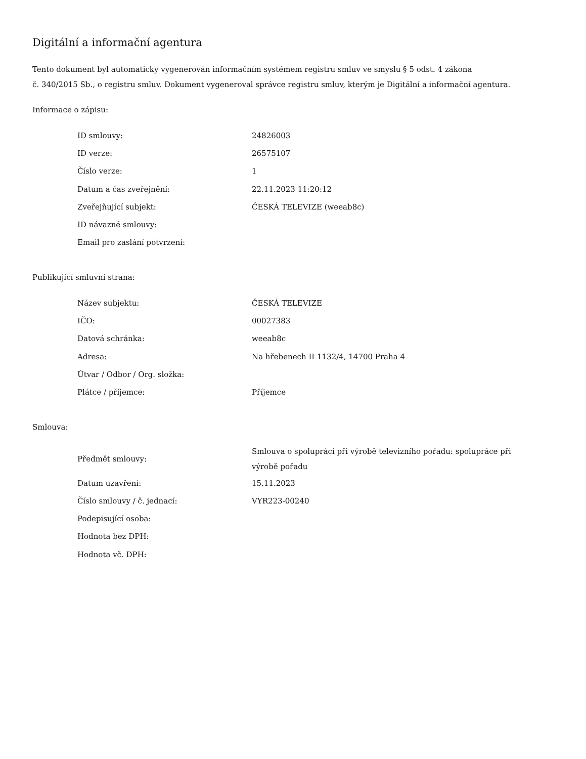Digitální a informační agentura
Tento dokument byl automaticky vygenerován informačním systémem registru smluv ve smyslu § 5 odst. 4 zákona
č. 340/2015 Sb., o registru smluv. Dokument vygeneroval správce registru smluv, kterým je Digitální a informační agentura.
Informace o zápisu:
| ID smlouvy: | 24826003 |
| ID verze: | 26575107 |
| Číslo verze: | 1 |
| Datum a čas zveřejnění: | 22.11.2023 11:20:12 |
| Zveřejňující subjekt: | ČESKÁ TELEVIZE (weeab8c) |
| ID návazné smlouvy: | |
| Email pro zaslání potvrzení: | |
Publikující smluvní strana:
| Název subjektu: | ČESKÁ TELEVIZE |
| IČO: | 00027383 |
| Datová schránka: | weeab8c |
| Adresa: | Na hřebenech II 1132/4, 14700 Praha 4 |
| Útvar / Odbor / Org. složka: | |
| Plátce / příjemce: | Příjemce |
Smlouva:
| Předmět smlouvy: | Smlouva o spolupráci při výrobě televizního pořadu: spolupráce při výrobě pořadu |
| Datum uzavření: | 15.11.2023 |
| Číslo smlouvy / č. jednací: | VYR223-00240 |
| Podepisující osoba: | |
| Hodnota bez DPH: | |
| Hodnota vč. DPH: | |